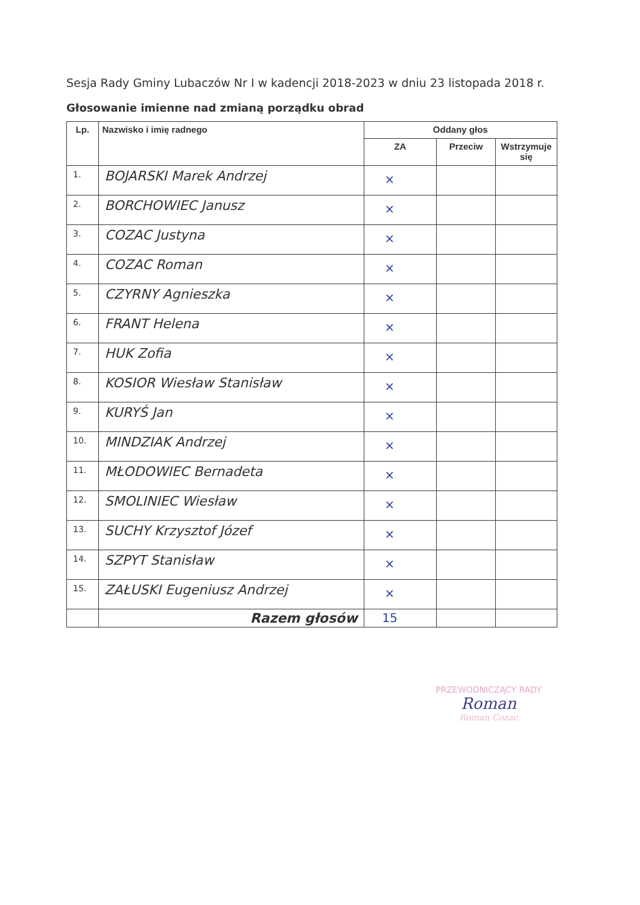Sesja Rady Gminy Lubaczów Nr I w kadencji 2018-2023 w dniu 23 listopada 2018 r.
Głosowanie imienne nad zmianą porządku obrad
| Lp. | Nazwisko i imię radnego | Oddany głos | | |
| --- | --- | --- | --- | --- |
| | | ZA | Przeciw | Wstrzymuje się |
| 1. | BOJARSKI Marek Andrzej | × | | |
| 2. | BORCHOWIEC Janusz | × | | |
| 3. | COZAC Justyna | × | | |
| 4. | COZAC Roman | × | | |
| 5. | CZYRNY Agnieszka | × | | |
| 6. | FRANT Helena | × | | |
| 7. | HUK Zofia | × | | |
| 8. | KOSIOR Wiesław Stanisław | × | | |
| 9. | KURYŚ Jan | × | | |
| 10. | MINDZIAK Andrzej | × | | |
| 11. | MŁODOWIEC Bernadeta | × | | |
| 12. | SMOLINIEC Wiesław | × | | |
| 13. | SUCHY Krzysztof Józef | × | | |
| 14. | SZPYT Stanisław | × | | |
| 15. | ZAŁUSKI Eugeniusz Andrzej | × | | |
| | Razem głosów | 15 | | |
PRZEWODNICZĄCY RADY
Roman
Roman Cozac